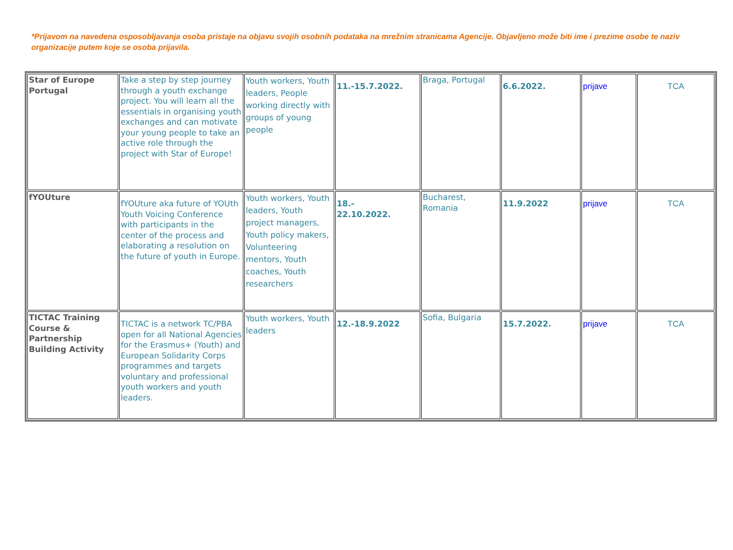*Prijavom na navedena osposobljavanja osoba pristaje na objavu svojih osobnih podataka na mrežnim stranicama Agencije. Objavljeno može biti ime i prezime osobe te naziv organizacije putem koje se osoba prijavila.
| Star of Europe Portugal | Take a step by step journey through a youth exchange project. You will learn all the essentials in organising youth exchanges and can motivate your young people to take an active role through the project with Star of Europe! | Youth workers, Youth leaders, People working directly with groups of young people | 11.-15.7.2022. | Braga, Portugal | 6.6.2022. | prijave | TCA |
| fYOUture | fYOUture aka future of YOUth Youth Voicing Conference with participants in the center of the process and elaborating a resolution on the future of youth in Europe. | Youth workers, Youth leaders, Youth project managers, Youth policy makers, Volunteering mentors, Youth coaches, Youth researchers | 18.- 22.10.2022. | Bucharest, Romania | 11.9.2022 | prijave | TCA |
| TICTAC Training Course & Partnership Building Activity | TICTAC is a network TC/PBA open for all National Agencies for the Erasmus+ (Youth) and European Solidarity Corps programmes and targets voluntary and professional youth workers and youth leaders. | Youth workers, Youth leaders | 12.-18.9.2022 | Sofia, Bulgaria | 15.7.2022. | prijave | TCA |